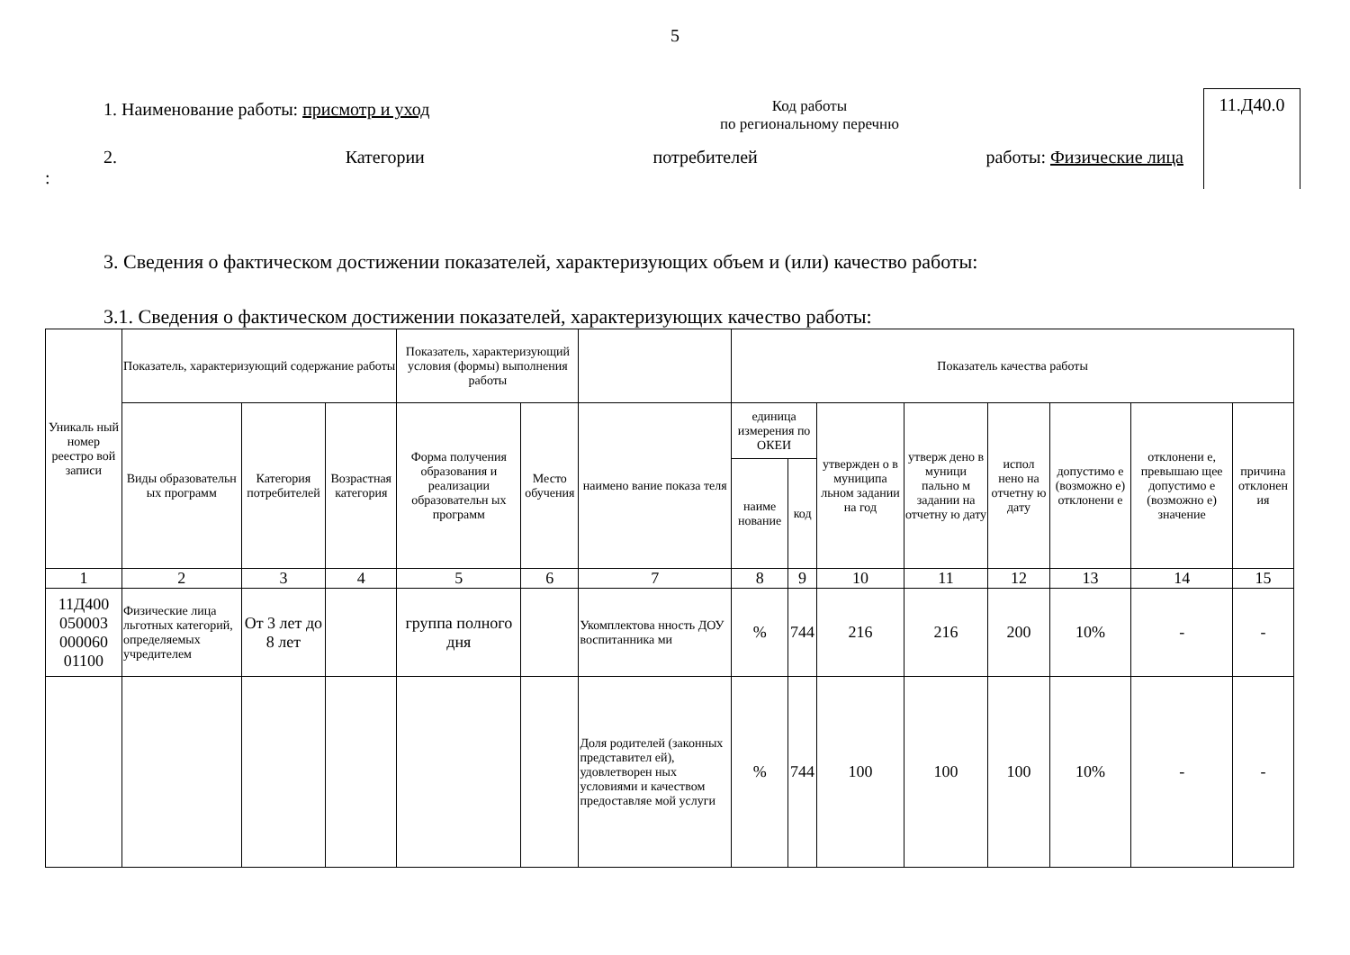5
1. Наименование работы: присмотр и уход
Код работы
по региональному перечню
2. Категории потребителей работы: Физические лица
:
11.Д40.0
3. Сведения о фактическом достижении показателей, характеризующих объем и (или) качество работы:
3.1. Сведения о фактическом достижении показателей, характеризующих качество работы:
| Уникаль ный номер реестро вой записи | Показатель, характеризующий содержание работы | | | Показатель, характеризующий условия (формы) выполнения работы | | | Показатель качества работы | | | | | | | |
| --- | --- | --- | --- | --- | --- | --- | --- | --- | --- | --- | --- | --- | --- | --- |
| | Виды образовательн ых программ | Категория потребителей | Возрастная категория | Форма получения образования и реализации образовательн ых программ | Место обучения | наимено вание показа теля | единица измерения по ОКЕИ | | утвержден о в муниципа льном задании на год | утверж дено в муници пально м задании на отчетну ю дату | испол нено на отчетну ю дату | допустимо е (возможно е) отклонени е | отклонени е, превышаю щее допустимо е (возможно е) значение | причина отклонен ия |
| | | | | | | | наиме нование | код | | | | | | |
| 1 | 2 | 3 | 4 | 5 | 6 | 7 | 8 | 9 | 10 | 11 | 12 | 13 | 14 | 15 |
| 11Д400 050003 000060 01100 | Физические лица льготных категорий, определяемых учредителем | От 3 лет до 8 лет | | группа полного дня | | Укомплектова нность ДОУ воспитанника ми | % | 744 | 216 | 216 | 200 | 10% | - | - |
| | | | | | | Доля родителей (законных представител ей), удовлетворен ных условиями и качеством предоставляе мой услуги | % | 744 | 100 | 100 | 100 | 10% | - | - |